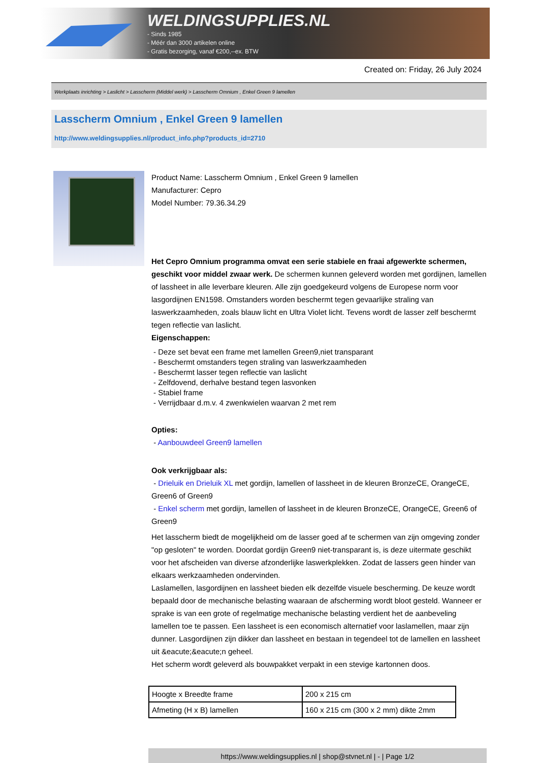WELDINGSUPPLIES.NL
- Sinds 1985
- Méér dan 3000 artikelen online
- Gratis bezorging, vanaf €200,--ex. BTW
Created on: Friday, 26 July 2024
Werkplaats inrichting > Laslicht > Lasscherm (Middel werk) > Lasscherm Omnium , Enkel Green 9 lamellen
Lasscherm Omnium , Enkel Green 9 lamellen
http://www.weldingsupplies.nl/product_info.php?products_id=2710
Product Name: Lasscherm Omnium , Enkel Green 9 lamellen
Manufacturer: Cepro
Model Number: 79.36.34.29
Het Cepro Omnium programma omvat een serie stabiele en fraai afgewerkte schermen, geschikt voor middel zwaar werk. De schermen kunnen geleverd worden met gordijnen, lamellen of lassheet in alle leverbare kleuren. Alle zijn goedgekeurd volgens de Europese norm voor lasgordijnen EN1598. Omstanders worden beschermt tegen gevaarlijke straling van laswerkzaamheden, zoals blauw licht en Ultra Violet licht. Tevens wordt de lasser zelf beschermt tegen reflectie van laslicht.
Eigenschappen:
- Deze set bevat een frame met lamellen Green9,niet transparant
- Beschermt omstanders tegen straling van laswerkzaamheden
- Beschermt lasser tegen reflectie van laslicht
- Zelfdovend, derhalve bestand tegen lasvonken
- Stabiel frame
- Verrijdbaar d.m.v. 4 zwenkwielen waarvan 2 met rem
Opties:
- Aanbouwdeel Green9 lamellen
Ook verkrijgbaar als:
- Drieluik en Drieluik XL met gordijn, lamellen of lassheet in de kleuren BronzeCE, OrangeCE, Green6 of Green9
- Enkel scherm met gordijn, lamellen of lassheet in de kleuren BronzeCE, OrangeCE, Green6 of Green9
Het lasscherm biedt de mogelijkheid om de lasser goed af te schermen van zijn omgeving zonder "op gesloten" te worden. Doordat gordijn Green9 niet-transparant is, is deze uitermate geschikt voor het afscheiden van diverse afzonderlijke laswerkplekken. Zodat de lassers geen hinder van elkaars werkzaamheden ondervinden.
Laslamellen, lasgordijnen en lassheet bieden elk dezelfde visuele bescherming. De keuze wordt bepaald door de mechanische belasting waaraan de afscherming wordt bloot gesteld. Wanneer er sprake is van een grote of regelmatige mechanische belasting verdient het de aanbeveling lamellen toe te passen. Een lassheet is een economisch alternatief voor laslamellen, maar zijn dunner. Lasgordijnen zijn dikker dan lassheet en bestaan in tegendeel tot de lamellen en lassheet uit &eacute;&eacute;n geheel.
Het scherm wordt geleverd als bouwpakket verpakt in een stevige kartonnen doos.
| Hoogte x Breedte frame | 200 x 215 cm |
| Afmeting (H x B) lamellen | 160 x 215 cm (300 x 2 mm) dikte 2mm |
https://www.weldingsupplies.nl | shop@stvnet.nl | - | Page 1/2